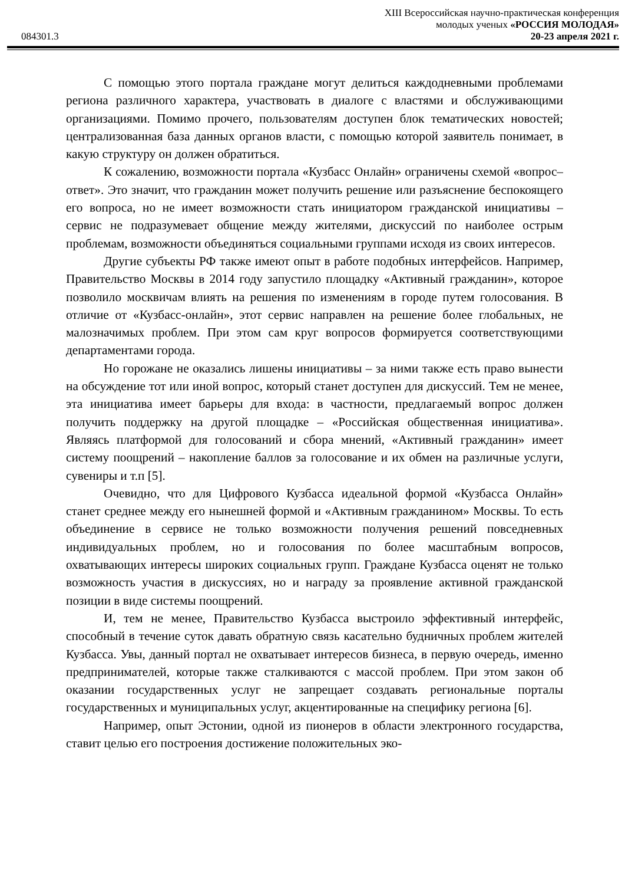XIII Всероссийская научно-практическая конференция
молодых ученых «РОССИЯ МОЛОДАЯ»
084301.3 20-23 апреля 2021 г.
С помощью этого портала граждане могут делиться каждодневными проблемами региона различного характера, участвовать в диалоге с властями и обслуживающими организациями. Помимо прочего, пользователям доступен блок тематических новостей; централизованная база данных органов власти, с помощью которой заявитель понимает, в какую структуру он должен обратиться.
К сожалению, возможности портала «Кузбасс Онлайн» ограничены схемой «вопрос– ответ». Это значит, что гражданин может получить решение или разъяснение беспокоящего его вопроса, но не имеет возможности стать инициатором гражданской инициативы – сервис не подразумевает общение между жителями, дискуссий по наиболее острым проблемам, возможности объединяться социальными группами исходя из своих интересов.
Другие субъекты РФ также имеют опыт в работе подобных интерфейсов. Например, Правительство Москвы в 2014 году запустило площадку «Активный гражданин», которое позволило москвичам влиять на решения по изменениям в городе путем голосования. В отличие от «Кузбасс-онлайн», этот сервис направлен на решение более глобальных, не малозначимых проблем. При этом сам круг вопросов формируется соответствующими департаментами города.
Но горожане не оказались лишены инициативы – за ними также есть право вынести на обсуждение тот или иной вопрос, который станет доступен для дискуссий. Тем не менее, эта инициатива имеет барьеры для входа: в частности, предлагаемый вопрос должен получить поддержку на другой площадке – «Российская общественная инициатива». Являясь платформой для голосований и сбора мнений, «Активный гражданин» имеет систему поощрений – накопление баллов за голосование и их обмен на различные услуги, сувениры и т.п [5].
Очевидно, что для Цифрового Кузбасса идеальной формой «Кузбасса Онлайн» станет среднее между его нынешней формой и «Активным гражданином» Москвы. То есть объединение в сервисе не только возможности получения решений повседневных индивидуальных проблем, но и голосования по более масштабным вопросов, охватывающих интересы широких социальных групп. Граждане Кузбасса оценят не только возможность участия в дискуссиях, но и награду за проявление активной гражданской позиции в виде системы поощрений.
И, тем не менее, Правительство Кузбасса выстроило эффективный интерфейс, способный в течение суток давать обратную связь касательно будничных проблем жителей Кузбасса. Увы, данный портал не охватывает интересов бизнеса, в первую очередь, именно предпринимателей, которые также сталкиваются с массой проблем. При этом закон об оказании государственных услуг не запрещает создавать региональные порталы государственных и муниципальных услуг, акцентированные на специфику региона [6].
Например, опыт Эстонии, одной из пионеров в области электронного государства, ставит целью его построения достижение положительных эко-